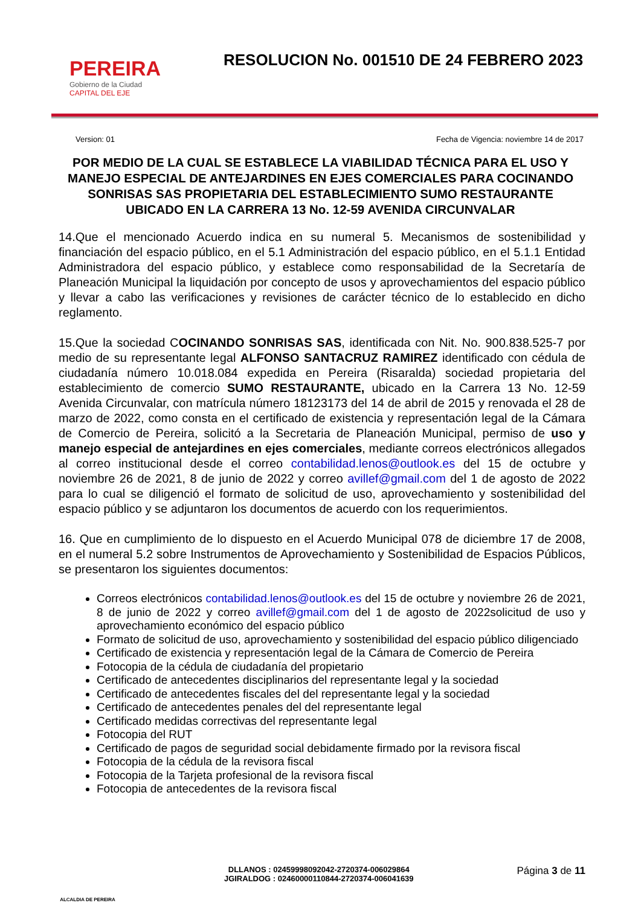PEREIRA
Gobierno de la Ciudad
CAPITAL DEL EJE
RESOLUCION No. 001510 DE 24 FEBRERO 2023
Version: 01 Fecha de Vigencia: noviembre 14 de 2017
POR MEDIO DE LA CUAL SE ESTABLECE LA VIABILIDAD TÉCNICA PARA EL USO Y MANEJO ESPECIAL DE ANTEJARDINES EN EJES COMERCIALES PARA COCINANDO SONRISAS SAS PROPIETARIA DEL ESTABLECIMIENTO SUMO RESTAURANTE UBICADO EN LA CARRERA 13 No. 12-59 AVENIDA CIRCUNVALAR
14.Que el mencionado Acuerdo indica en su numeral 5. Mecanismos de sostenibilidad y financiación del espacio público, en el 5.1 Administración del espacio público, en el 5.1.1 Entidad Administradora del espacio público, y establece como responsabilidad de la Secretaría de Planeación Municipal la liquidación por concepto de usos y aprovechamientos del espacio público y llevar a cabo las verificaciones y revisiones de carácter técnico de lo establecido en dicho reglamento.
15.Que la sociedad COCINANDO SONRISAS SAS, identificada con Nit. No. 900.838.525-7 por medio de su representante legal ALFONSO SANTACRUZ RAMIREZ identificado con cédula de ciudadanía número 10.018.084 expedida en Pereira (Risaralda) sociedad propietaria del establecimiento de comercio SUMO RESTAURANTE, ubicado en la Carrera 13 No. 12-59 Avenida Circunvalar, con matrícula número 18123173 del 14 de abril de 2015 y renovada el 28 de marzo de 2022, como consta en el certificado de existencia y representación legal de la Cámara de Comercio de Pereira, solicitó a la Secretaria de Planeación Municipal, permiso de uso y manejo especial de antejardines en ejes comerciales, mediante correos electrónicos allegados al correo institucional desde el correo contabilidad.lenos@outlook.es del 15 de octubre y noviembre 26 de 2021, 8 de junio de 2022 y correo avillef@gmail.com del 1 de agosto de 2022 para lo cual se diligenció el formato de solicitud de uso, aprovechamiento y sostenibilidad del espacio público y se adjuntaron los documentos de acuerdo con los requerimientos.
16. Que en cumplimiento de lo dispuesto en el Acuerdo Municipal 078 de diciembre 17 de 2008, en el numeral 5.2 sobre Instrumentos de Aprovechamiento y Sostenibilidad de Espacios Públicos, se presentaron los siguientes documentos:
Correos electrónicos contabilidad.lenos@outlook.es del 15 de octubre y noviembre 26 de 2021, 8 de junio de 2022 y correo avillef@gmail.com del 1 de agosto de 2022solicitud de uso y aprovechamiento económico del espacio público
Formato de solicitud de uso, aprovechamiento y sostenibilidad del espacio público diligenciado
Certificado de existencia y representación legal de la Cámara de Comercio de Pereira
Fotocopia de la cédula de ciudadanía del propietario
Certificado de antecedentes disciplinarios del representante legal y la sociedad
Certificado de antecedentes fiscales del del representante legal y la sociedad
Certificado de antecedentes penales del del representante legal
Certificado medidas correctivas del representante legal
Fotocopia del RUT
Certificado de pagos de seguridad social debidamente firmado por la revisora fiscal
Fotocopia de la cédula de la revisora fiscal
Fotocopia de la Tarjeta profesional de la revisora fiscal
Fotocopia de antecedentes de la revisora fiscal
ALCALDIA DE PEREIRA
DLLANOS : 02459998092042-2720374-006029864
JGIRALDOG : 02460000110844-2720374-006041639
Página 3 de 11